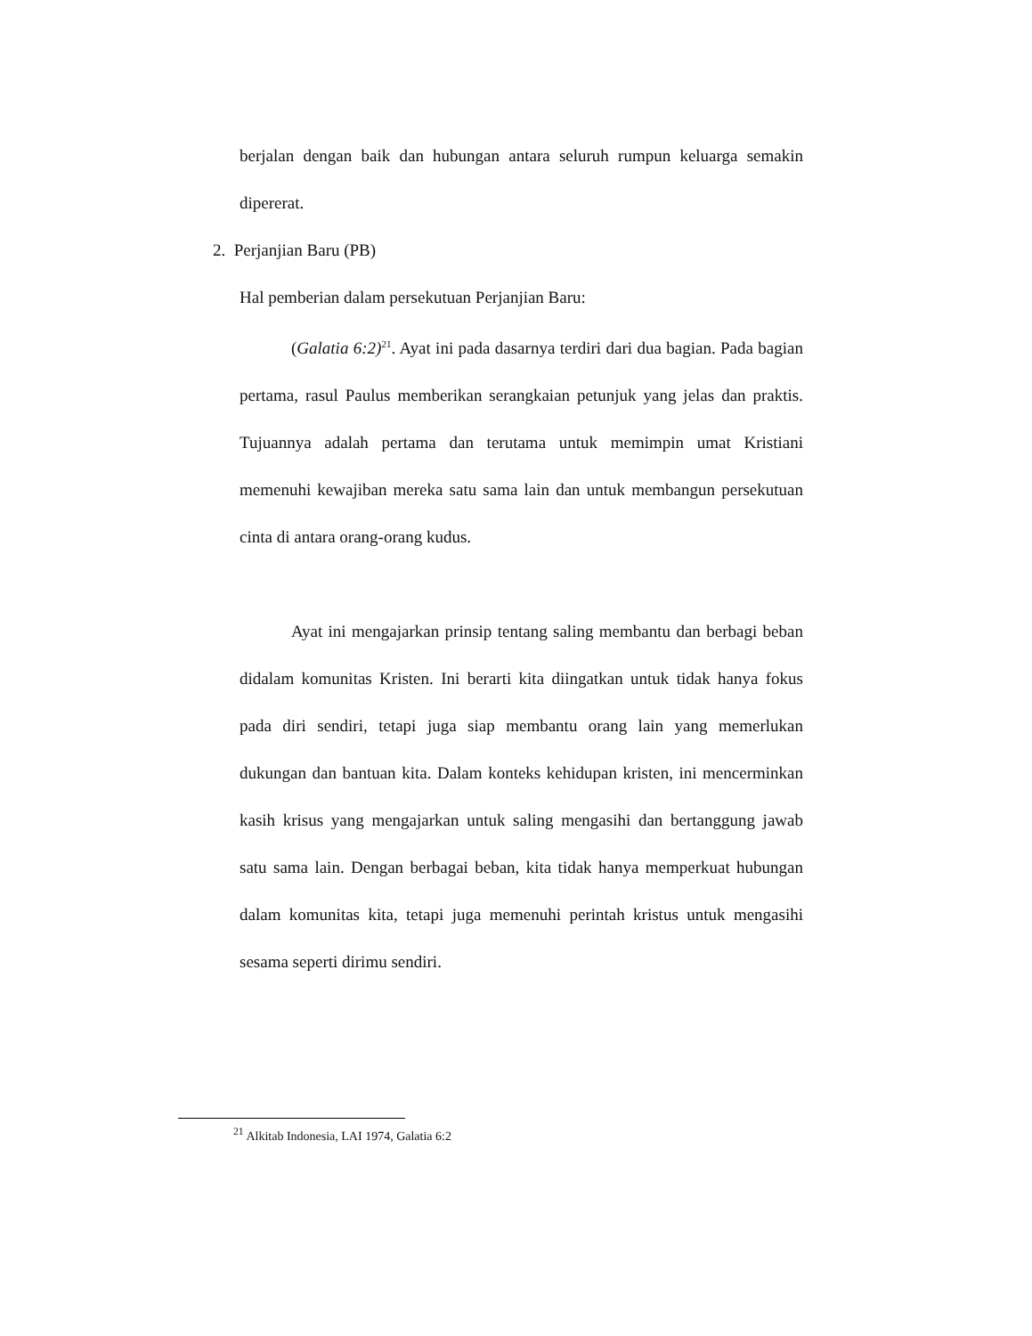berjalan dengan baik dan hubungan antara seluruh rumpun keluarga semakin dipererat.
2. Perjanjian Baru (PB)
Hal pemberian dalam persekutuan Perjanjian Baru:
(Galatia 6:2)<sup>21</sup>. Ayat ini pada dasarnya terdiri dari dua bagian. Pada bagian pertama, rasul Paulus memberikan serangkaian petunjuk yang jelas dan praktis. Tujuannya adalah pertama dan terutama untuk memimpin umat Kristiani memenuhi kewajiban mereka satu sama lain dan untuk membangun persekutuan cinta di antara orang-orang kudus.
Ayat ini mengajarkan prinsip tentang saling membantu dan berbagi beban didalam komunitas Kristen. Ini berarti kita diingatkan untuk tidak hanya fokus pada diri sendiri, tetapi juga siap membantu orang lain yang memerlukan dukungan dan bantuan kita. Dalam konteks kehidupan kristen, ini mencerminkan kasih krisus yang mengajarkan untuk saling mengasihi dan bertanggung jawab satu sama lain. Dengan berbagai beban, kita tidak hanya memperkuat hubungan dalam komunitas kita, tetapi juga memenuhi perintah kristus untuk mengasihi sesama seperti dirimu sendiri.
<sup>21</sup> Alkitab Indonesia, LAI 1974, Galatia 6:2